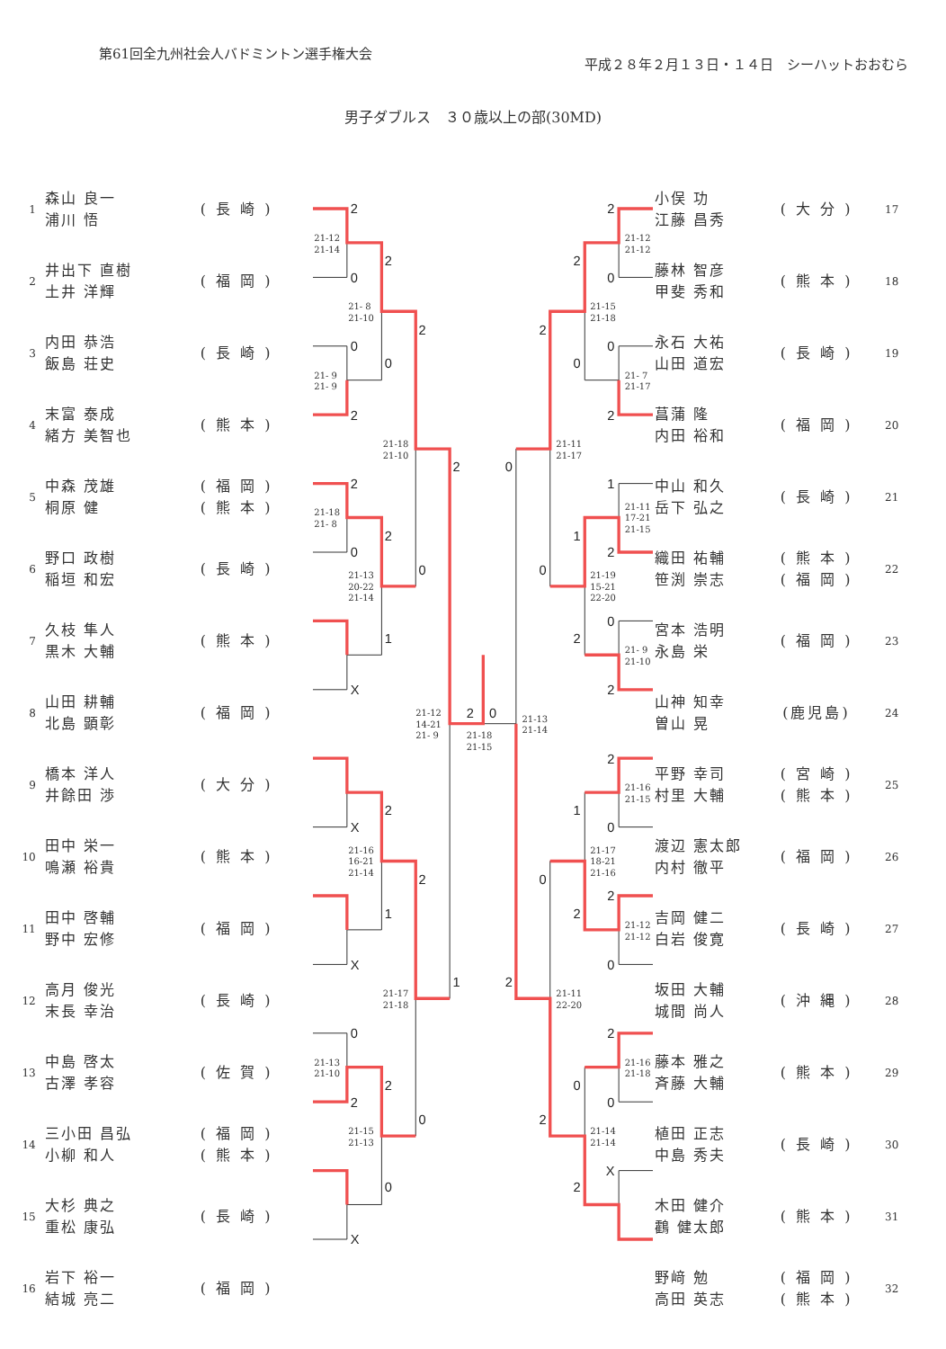第61回全九州社会人バドミントン選手権大会
平成２８年２月１３日・１４日　シーハットおおむら
男子ダブルス　３０歳以上の部(30MD)
| 1 | 森山 良一 浦川 悟 | ( 長 崎 ) |
| 2 | 井出下 直樹 土井 洋輝 | ( 福 岡 ) |
| 3 | 内田 恭浩 飯島 荘史 | ( 長 崎 ) |
| 4 | 末富 泰成 緒方 美智也 | ( 熊 本 ) |
| 5 | 中森 茂雄 桐原 健 | ( 福 岡 ) ( 熊 本 ) |
| 6 | 野口 政樹 稲垣 和宏 | ( 長 崎 ) |
| 7 | 久枝 隼人 黒木 大輔 | ( 熊 本 ) |
| 8 | 山田 耕輔 北島 顕彰 | ( 福 岡 ) |
| 9 | 橋本 洋人 井餘田 渉 | ( 大 分 ) |
| 10 | 田中 栄一 鳴瀬 裕貴 | ( 熊 本 ) |
| 11 | 田中 啓輔 野中 宏修 | ( 福 岡 ) |
| 12 | 高月 俊光 末長 幸治 | ( 長 崎 ) |
| 13 | 中島 啓太 古澤 孝容 | ( 佐 賀 ) |
| 14 | 三小田 昌弘 小柳 和人 | ( 福 岡 ) ( 熊 本 ) |
| 15 | 大杉 典之 重松 康弘 | ( 長 崎 ) |
| 16 | 岩下 裕一 結城 亮二 | ( 福 岡 ) |
2
0
0
2
2
0
X
X
X
0
2
X
2
0
2
1
2
1
2
0
2
0
2
0
2
1
2
0
2
0
0
2
1
2
0
2
2
0
2
0
2
0
X
2
0
1
2
1
2
0
2
2
0
0
2
0
2
21-12 21-14
21- 9 21- 9
21-18 21- 8
21-13 21-10
21- 8 21-10
21-13 20-22 21-14
21-16 16-21 21-14
21-15 21-13
21-18 21-10
21-17 21-18
21-12 14-21 21- 9
21-18 21-15
21-13 21-14
21-11 21-17
21-11 22-20
21-15 21-18
21-19 15-21 22-20
21-17 18-21 21-16
21-14 21-14
21-12 21-12
21- 7 21-17
21-11 17-21 21-15
21- 9 21-10
21-16 21-15
21-12 21-12
21-16 21-18
| 小俣 功 江藤 昌秀 | ( 大 分 ) | 17 |
| 藤林 智彦 甲斐 秀和 | ( 熊 本 ) | 18 |
| 永石 大祐 山田 道宏 | ( 長 崎 ) | 19 |
| 菖蒲 隆 内田 裕和 | ( 福 岡 ) | 20 |
| 中山 和久 岳下 弘之 | ( 長 崎 ) | 21 |
| 織田 祐輔 笹渕 崇志 | ( 熊 本 ) ( 福 岡 ) | 22 |
| 宮本 浩明 永島 栄 | ( 福 岡 ) | 23 |
| 山神 知幸 曽山 晃 | (鹿児島) | 24 |
| 平野 幸司 村里 大輔 | ( 宮 崎 ) ( 熊 本 ) | 25 |
| 渡辺 憲太郎 内村 徹平 | ( 福 岡 ) | 26 |
| 吉岡 健二 白岩 俊寛 | ( 長 崎 ) | 27 |
| 坂田 大輔 城間 尚人 | ( 沖 縄 ) | 28 |
| 藤本 雅之 斉藤 大輔 | ( 熊 本 ) | 29 |
| 植田 正志 中島 秀夫 | ( 長 崎 ) | 30 |
| 木田 健介 鸖 健太郎 | ( 熊 本 ) | 31 |
| 野﨑 勉 高田 英志 | ( 福 岡 ) ( 熊 本 ) | 32 |